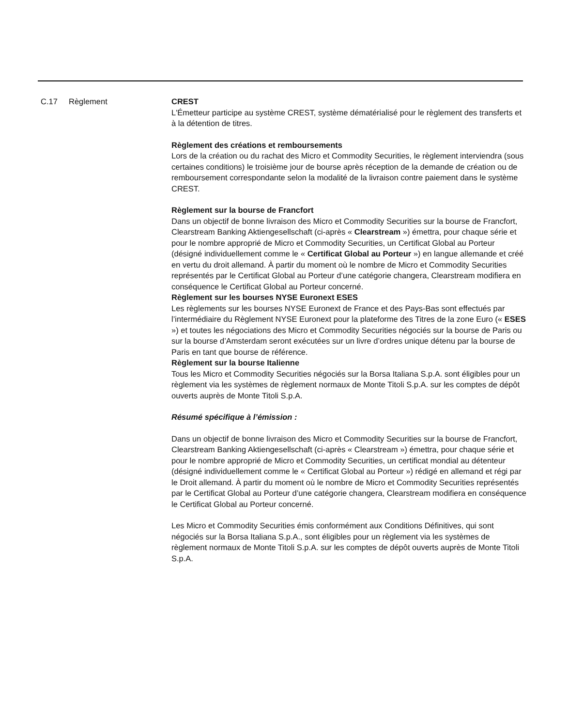| C.17 | Règlement | CREST L'Émetteur participe au système CREST, système dématérialisé pour le règlement des transferts et à la détention de titres. Règlement des créations et remboursements Lors de la création ou du rachat des Micro et Commodity Securities, le règlement interviendra (sous certaines conditions) le troisième jour de bourse après réception de la demande de création ou de remboursement correspondante selon la modalité de la livraison contre paiement dans le système CREST. Règlement sur la bourse de Francfort Dans un objectif de bonne livraison des Micro et Commodity Securities sur la bourse de Francfort, Clearstream Banking Aktiengesellschaft (ci-après « Clearstream ») émettra, pour chaque série et pour le nombre approprié de Micro et Commodity Securities, un Certificat Global au Porteur (désigné individuellement comme le « Certificat Global au Porteur ») en langue allemande et créé en vertu du droit allemand. À partir du moment où le nombre de Micro et Commodity Securities représentés par le Certificat Global au Porteur d’une catégorie changera, Clearstream modifiera en conséquence le Certificat Global au Porteur concerné. Règlement sur les bourses NYSE Euronext ESES Les règlements sur les bourses NYSE Euronext de France et des Pays-Bas sont effectués par l’intermédiaire du Règlement NYSE Euronext pour la plateforme des Titres de la zone Euro (« ESES ») et toutes les négociations des Micro et Commodity Securities négociés sur la bourse de Paris ou sur la bourse d’Amsterdam seront exécutées sur un livre d’ordres unique détenu par la bourse de Paris en tant que bourse de référence. Règlement sur la bourse Italienne Tous les Micro et Commodity Securities négociés sur la Borsa Italiana S.p.A. sont éligibles pour un règlement via les systèmes de règlement normaux de Monte Titoli S.p.A. sur les comptes de dépôt ouverts auprès de Monte Titoli S.p.A. Résumé spécifique à l’émission : Dans un objectif de bonne livraison des Micro et Commodity Securities sur la bourse de Francfort, Clearstream Banking Aktiengesellschaft (ci-après « Clearstream ») émettra, pour chaque série et pour le nombre approprié de Micro et Commodity Securities, un certificat mondial au détenteur (désigné individuellement comme le « Certificat Global au Porteur ») rédigé en allemand et régi par le Droit allemand. À partir du moment où le nombre de Micro et Commodity Securities représentés par le Certificat Global au Porteur d’une catégorie changera, Clearstream modifiera en conséquence le Certificat Global au Porteur concerné. Les Micro et Commodity Securities émis conformément aux Conditions Définitives, qui sont négociés sur la Borsa Italiana S.p.A., sont éligibles pour un règlement via les systèmes de règlement normaux de Monte Titoli S.p.A. sur les comptes de dépôt ouverts auprès de Monte Titoli S.p.A. |